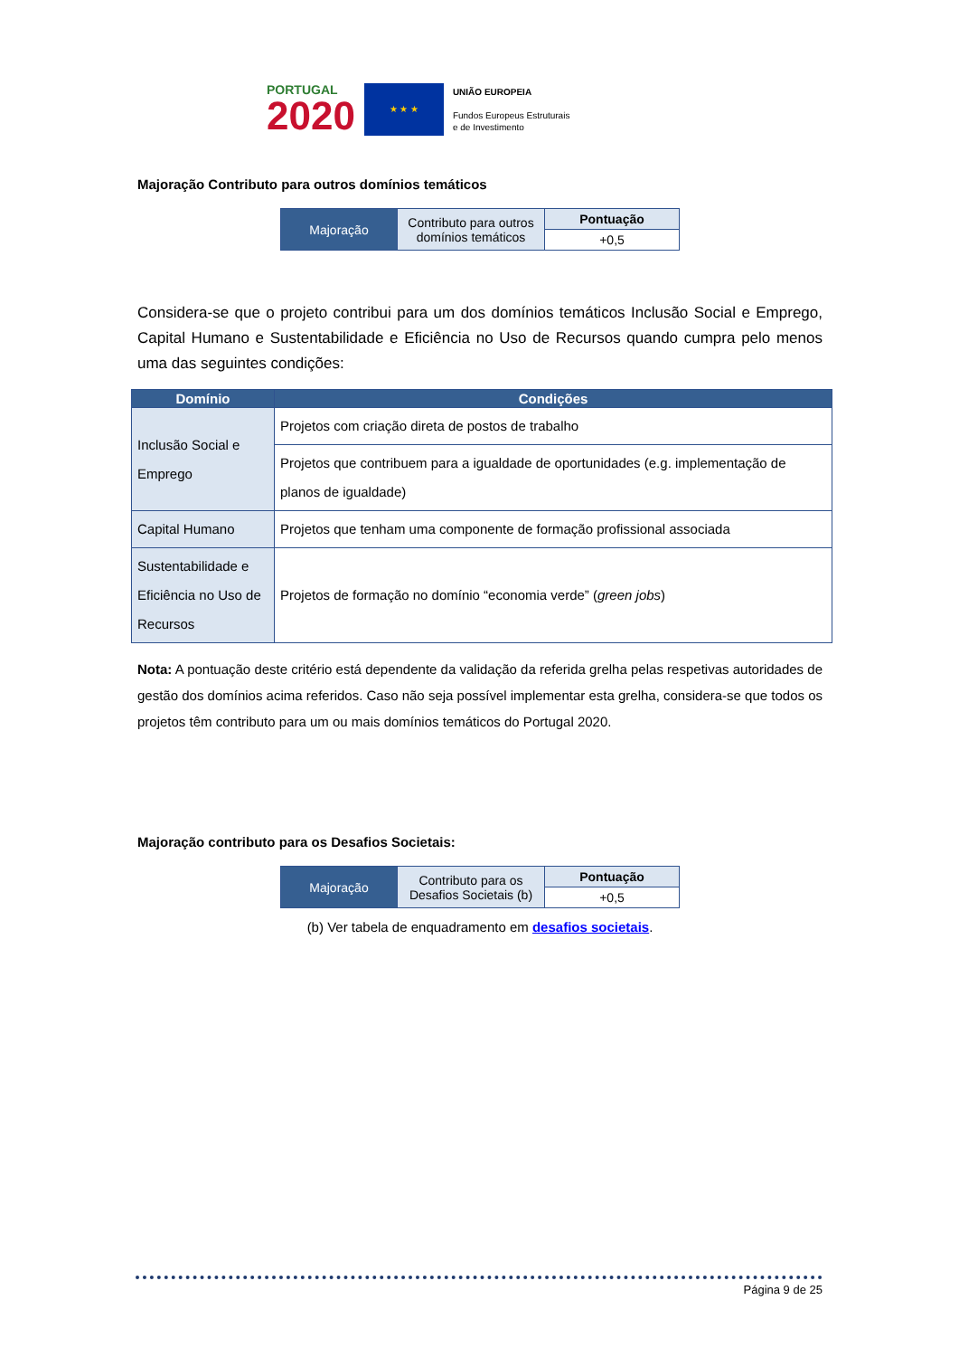PORTUGAL
2020
★ ★ ★
UNIÃO EUROPEIA
Fundos Europeus Estruturais
e de Investimento
Majoração Contributo para outros domínios temáticos
| Majoração | Contributo para outros domínios temáticos | Pontuação |
| | | +0,5 |
Considera-se que o projeto contribui para um dos domínios temáticos Inclusão Social e Emprego, Capital Humano e Sustentabilidade e Eficiência no Uso de Recursos quando cumpra pelo menos uma das seguintes condições:
| Domínio | Condições |
| --- | --- |
| Inclusão Social e Emprego | Projetos com criação direta de postos de trabalho |
| | Projetos que contribuem para a igualdade de oportunidades (e.g. implementação de planos de igualdade) |
| Capital Humano | Projetos que tenham uma componente de formação profissional associada |
| Sustentabilidade e Eficiência no Uso de Recursos | Projetos de formação no domínio “economia verde” ( green jobs ) |
Nota: A pontuação deste critério está dependente da validação da referida grelha pelas respetivas autoridades de gestão dos domínios acima referidos. Caso não seja possível implementar esta grelha, considera-se que todos os projetos têm contributo para um ou mais domínios temáticos do Portugal 2020.
Majoração contributo para os Desafios Societais:
| Majoração | Contributo para os Desafios Societais (b) | Pontuação |
| | | +0,5 |
(b) Ver tabela de enquadramento em desafios societais.
Página 9 de 25